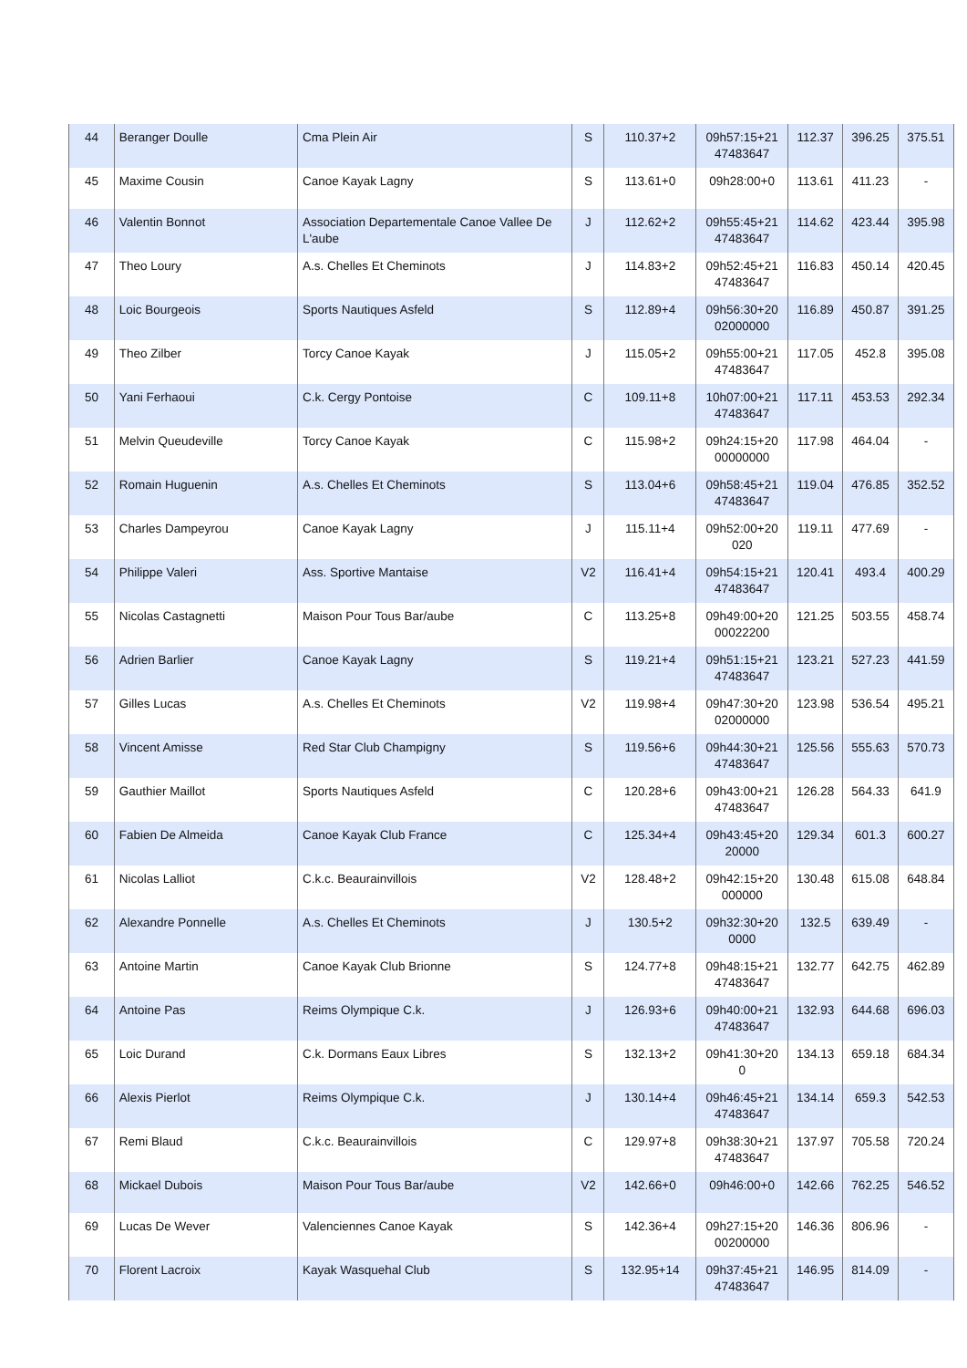| 44 | Beranger Doulle | Cma Plein Air | S | 110.37+2 | 09h57:15+21 47483647 | 112.37 | 396.25 | 375.51 |
| 45 | Maxime Cousin | Canoe Kayak Lagny | S | 113.61+0 | 09h28:00+0 | 113.61 | 411.23 | - |
| 46 | Valentin Bonnot | Association Departementale Canoe Vallee De L'aube | J | 112.62+2 | 09h55:45+21 47483647 | 114.62 | 423.44 | 395.98 |
| 47 | Theo Loury | A.s. Chelles Et Cheminots | J | 114.83+2 | 09h52:45+21 47483647 | 116.83 | 450.14 | 420.45 |
| 48 | Loic Bourgeois | Sports Nautiques Asfeld | S | 112.89+4 | 09h56:30+20 02000000 | 116.89 | 450.87 | 391.25 |
| 49 | Theo Zilber | Torcy Canoe Kayak | J | 115.05+2 | 09h55:00+21 47483647 | 117.05 | 452.8 | 395.08 |
| 50 | Yani Ferhaoui | C.k. Cergy Pontoise | C | 109.11+8 | 10h07:00+21 47483647 | 117.11 | 453.53 | 292.34 |
| 51 | Melvin Queudeville | Torcy Canoe Kayak | C | 115.98+2 | 09h24:15+20 00000000 | 117.98 | 464.04 | - |
| 52 | Romain Huguenin | A.s. Chelles Et Cheminots | S | 113.04+6 | 09h58:45+21 47483647 | 119.04 | 476.85 | 352.52 |
| 53 | Charles Dampeyrou | Canoe Kayak Lagny | J | 115.11+4 | 09h52:00+20 020 | 119.11 | 477.69 | - |
| 54 | Philippe Valeri | Ass. Sportive Mantaise | V2 | 116.41+4 | 09h54:15+21 47483647 | 120.41 | 493.4 | 400.29 |
| 55 | Nicolas Castagnetti | Maison Pour Tous Bar/aube | C | 113.25+8 | 09h49:00+20 00022200 | 121.25 | 503.55 | 458.74 |
| 56 | Adrien Barlier | Canoe Kayak Lagny | S | 119.21+4 | 09h51:15+21 47483647 | 123.21 | 527.23 | 441.59 |
| 57 | Gilles Lucas | A.s. Chelles Et Cheminots | V2 | 119.98+4 | 09h47:30+20 02000000 | 123.98 | 536.54 | 495.21 |
| 58 | Vincent Amisse | Red Star Club Champigny | S | 119.56+6 | 09h44:30+21 47483647 | 125.56 | 555.63 | 570.73 |
| 59 | Gauthier Maillot | Sports Nautiques Asfeld | C | 120.28+6 | 09h43:00+21 47483647 | 126.28 | 564.33 | 641.9 |
| 60 | Fabien De Almeida | Canoe Kayak Club France | C | 125.34+4 | 09h43:45+20 20000 | 129.34 | 601.3 | 600.27 |
| 61 | Nicolas Lalliot | C.k.c. Beaurainvillois | V2 | 128.48+2 | 09h42:15+20 000000 | 130.48 | 615.08 | 648.84 |
| 62 | Alexandre Ponnelle | A.s. Chelles Et Cheminots | J | 130.5+2 | 09h32:30+20 0000 | 132.5 | 639.49 | - |
| 63 | Antoine Martin | Canoe Kayak Club Brionne | S | 124.77+8 | 09h48:15+21 47483647 | 132.77 | 642.75 | 462.89 |
| 64 | Antoine Pas | Reims Olympique C.k. | J | 126.93+6 | 09h40:00+21 47483647 | 132.93 | 644.68 | 696.03 |
| 65 | Loic Durand | C.k. Dormans Eaux Libres | S | 132.13+2 | 09h41:30+20 0 | 134.13 | 659.18 | 684.34 |
| 66 | Alexis Pierlot | Reims Olympique C.k. | J | 130.14+4 | 09h46:45+21 47483647 | 134.14 | 659.3 | 542.53 |
| 67 | Remi Blaud | C.k.c. Beaurainvillois | C | 129.97+8 | 09h38:30+21 47483647 | 137.97 | 705.58 | 720.24 |
| 68 | Mickael Dubois | Maison Pour Tous Bar/aube | V2 | 142.66+0 | 09h46:00+0 | 142.66 | 762.25 | 546.52 |
| 69 | Lucas De Wever | Valenciennes Canoe Kayak | S | 142.36+4 | 09h27:15+20 00200000 | 146.36 | 806.96 | - |
| 70 | Florent Lacroix | Kayak Wasquehal Club | S | 132.95+14 | 09h37:45+21 47483647 | 146.95 | 814.09 | - |